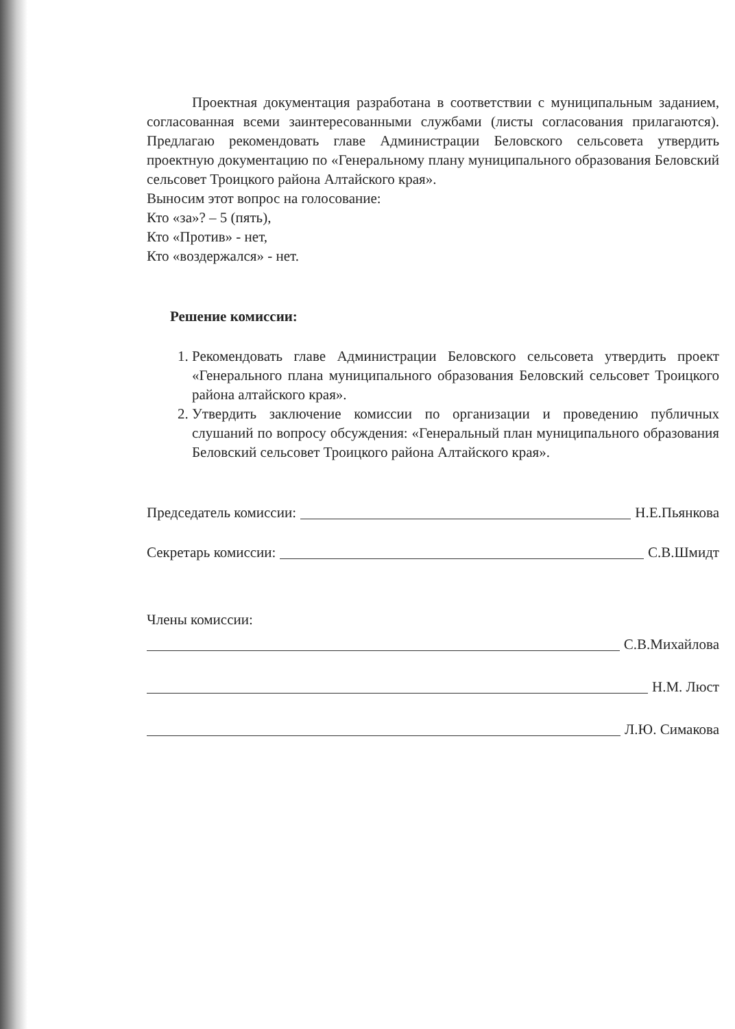Проектная документация разработана в соответствии с муниципальным заданием, согласованная всеми заинтересованными службами (листы согласования прилагаются). Предлагаю рекомендовать главе Администрации Беловского сельсовета утвердить проектную документацию по «Генеральному плану муниципального образования Беловский сельсовет Троицкого района Алтайского края».
Выносим этот вопрос на голосование:
Кто «за»? – 5 (пять),
Кто «Против» - нет,
Кто «воздержался» - нет.
Решение комиссии:
1. Рекомендовать главе Администрации Беловского сельсовета утвердить проект «Генерального плана муниципального образования Беловский сельсовет Троицкого района алтайского края».
2. Утвердить заключение комиссии по организации и проведению публичных слушаний по вопросу обсуждения: «Генеральный план муниципального образования Беловский сельсовет Троицкого района Алтайского края».
Председатель комиссии: Н.Е.Пьянкова
Секретарь комиссии: С.В.Шмидт
Члены комиссии:
С.В.Михайлова
Н.М. Люст
Л.Ю. Симакова